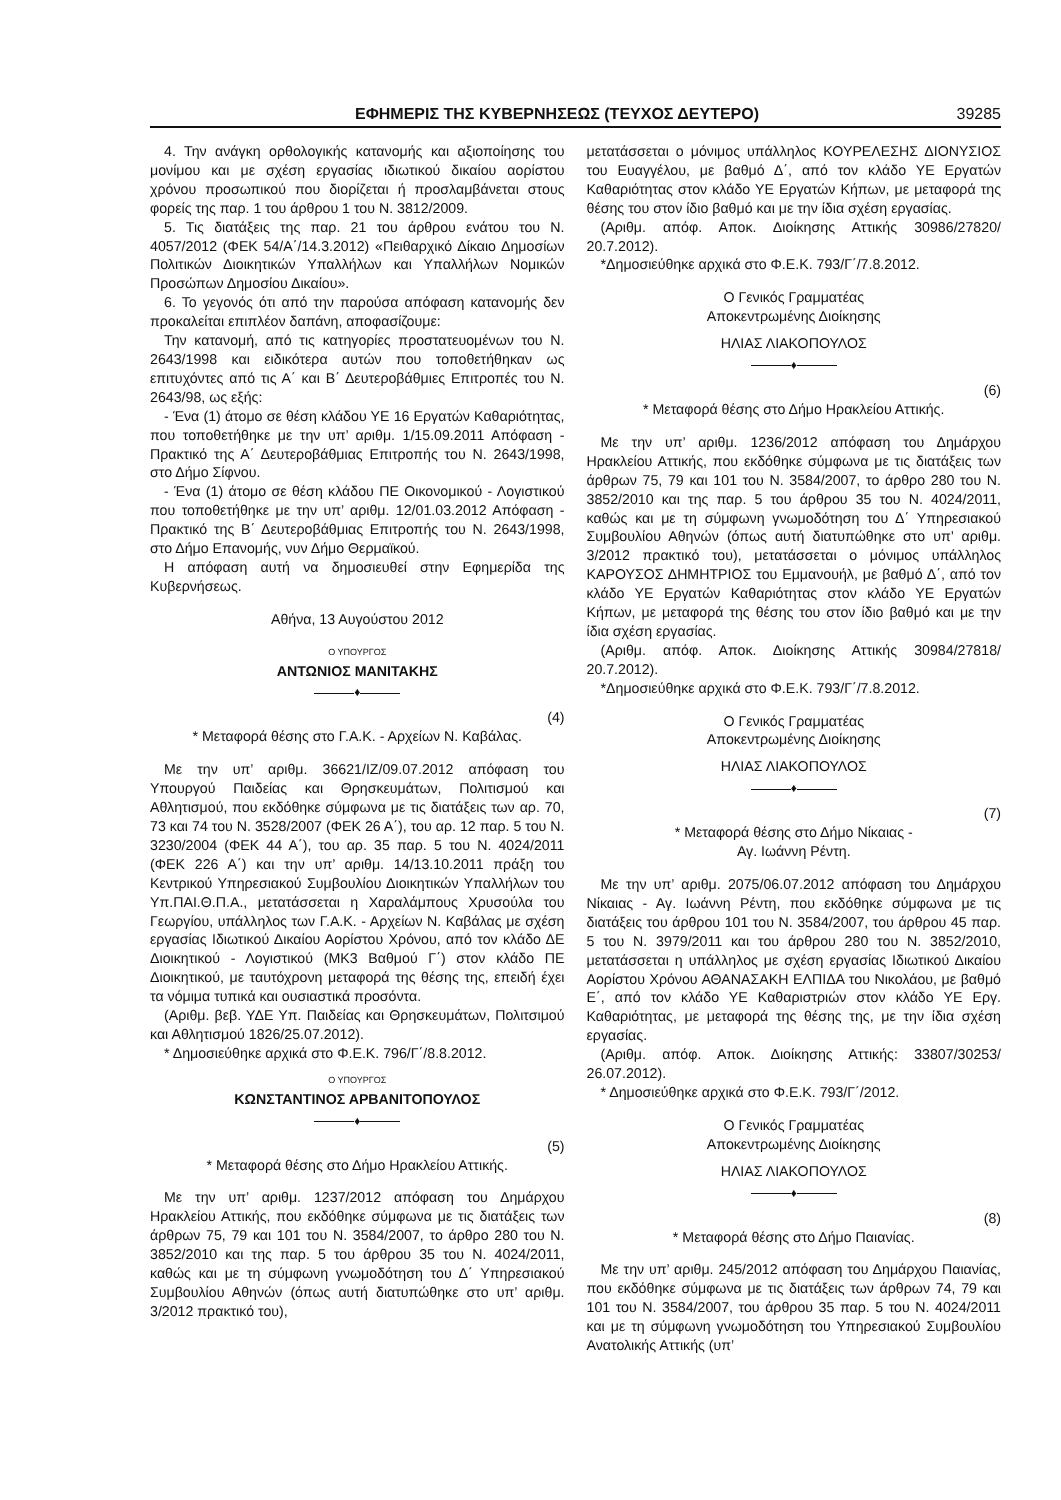ΕΦΗΜΕΡΙΣ ΤΗΣ ΚΥΒΕΡΝΗΣΕΩΣ (ΤΕΥΧΟΣ ΔΕΥΤΕΡΟ) 39285
4. Την ανάγκη ορθολογικής κατανομής και αξιοποίησης του μονίμου και με σχέση εργασίας ιδιωτικού δικαίου αορίστου χρόνου προσωπικού που διορίζεται ή προσλαμβάνεται στους φορείς της παρ. 1 του άρθρου 1 του Ν. 3812/2009.
5. Τις διατάξεις της παρ. 21 του άρθρου ενάτου του Ν. 4057/2012 (ΦΕΚ 54/Α΄/14.3.2012) «Πειθαρχικό Δίκαιο Δημοσίων Πολιτικών Διοικητικών Υπαλλήλων και Υπαλλήλων Νομικών Προσώπων Δημοσίου Δικαίου».
6. Το γεγονός ότι από την παρούσα απόφαση κατανομής δεν προκαλείται επιπλέον δαπάνη, αποφασίζουμε:
Την κατανομή, από τις κατηγορίες προστατευομένων του Ν. 2643/1998 και ειδικότερα αυτών που τοποθετήθηκαν ως επιτυχόντες από τις Α΄ και Β΄ Δευτεροβάθμιες Επιτροπές του Ν. 2643/98, ως εξής:
- Ένα (1) άτομο σε θέση κλάδου ΥΕ 16 Εργατών Καθαριότητας, που τοποθετήθηκε με την υπ’ αριθμ. 1/15.09.2011 Απόφαση - Πρακτικό της Α΄ Δευτεροβάθμιας Επιτροπής του Ν. 2643/1998, στο Δήμο Σίφνου.
- Ένα (1) άτομο σε θέση κλάδου ΠΕ Οικονομικού - Λογιστικού που τοποθετήθηκε με την υπ’ αριθμ. 12/01.03.2012 Απόφαση - Πρακτικό της Β΄ Δευτεροβάθμιας Επιτροπής του Ν. 2643/1998, στο Δήμο Επανομής, νυν Δήμο Θερμαϊκού.
Η απόφαση αυτή να δημοσιευθεί στην Εφημερίδα της Κυβερνήσεως.
Αθήνα, 13 Αυγούστου 2012
Ο ΥΠΟΥΡΓΟΣ
ΑΝΤΩΝΙΟΣ ΜΑΝΙΤΑΚΗΣ
♦
(4)
* Μεταφορά θέσης στο Γ.Α.Κ. - Αρχείων Ν. Καβάλας.
Με την υπ’ αριθμ. 36621/ΙΖ/09.07.2012 απόφαση του Υπουργού Παιδείας και Θρησκευμάτων, Πολιτισμού και Αθλητισμού, που εκδόθηκε σύμφωνα με τις διατάξεις των αρ. 70, 73 και 74 του Ν. 3528/2007 (ΦΕΚ 26 Α΄), του αρ. 12 παρ. 5 του Ν. 3230/2004 (ΦΕΚ 44 Α΄), του αρ. 35 παρ. 5 του Ν. 4024/2011 (ΦΕΚ 226 Α΄) και την υπ’ αριθμ. 14/13.10.2011 πράξη του Κεντρικού Υπηρεσιακού Συμβουλίου Διοικητικών Υπαλλήλων του Υπ.ΠΑΙ.Θ.Π.Α., μετατάσσεται η Χαραλάμπους Χρυσούλα του Γεωργίου, υπάλληλος των Γ.Α.Κ. - Αρχείων Ν. Καβάλας με σχέση εργασίας Ιδιωτικού Δικαίου Αορίστου Χρόνου, από τον κλάδο ΔΕ Διοικητικού - Λογιστικού (ΜΚ3 Βαθμού Γ΄) στον κλάδο ΠΕ Διοικητικού, με ταυτόχρονη μεταφορά της θέσης της, επειδή έχει τα νόμιμα τυπικά και ουσιαστικά προσόντα.
(Αριθμ. βεβ. ΥΔΕ Υπ. Παιδείας και Θρησκευμάτων, Πολιτσιμού και Αθλητισμού 1826/25.07.2012).
* Δημοσιεύθηκε αρχικά στο Φ.Ε.Κ. 796/Γ΄/8.8.2012.
Ο ΥΠΟΥΡΓΟΣ
ΚΩΝΣΤΑΝΤΙΝΟΣ ΑΡΒΑΝΙΤΟΠΟΥΛΟΣ
♦
(5)
* Μεταφορά θέσης στο Δήμο Ηρακλείου Αττικής.
Με την υπ’ αριθμ. 1237/2012 απόφαση του Δημάρχου Ηρακλείου Αττικής, που εκδόθηκε σύμφωνα με τις διατάξεις των άρθρων 75, 79 και 101 του Ν. 3584/2007, το άρθρο 280 του Ν. 3852/2010 και της παρ. 5 του άρθρου 35 του Ν. 4024/2011, καθώς και με τη σύμφωνη γνωμοδότηση του Δ΄ Υπηρεσιακού Συμβουλίου Αθηνών (όπως αυτή διατυπώθηκε στο υπ’ αριθμ. 3/2012 πρακτικό του),
μετατάσσεται ο μόνιμος υπάλληλος ΚΟΥΡΕΛΕΣΗΣ ΔΙΟΝΥΣΙΟΣ του Ευαγγέλου, με βαθμό Δ΄, από τον κλάδο ΥΕ Εργατών Καθαριότητας στον κλάδο ΥΕ Εργατών Κήπων, με μεταφορά της θέσης του στον ίδιο βαθμό και με την ίδια σχέση εργασίας.
(Αριθμ. απόφ. Αποκ. Διοίκησης Αττικής 30986/27820/ 20.7.2012).
*Δημοσιεύθηκε αρχικά στο Φ.Ε.Κ. 793/Γ΄/7.8.2012.
Ο Γενικός Γραμματέας
Αποκεντρωμένης Διοίκησης
ΗΛΙΑΣ ΛΙΑΚΟΠΟΥΛΟΣ
♦
(6)
* Μεταφορά θέσης στο Δήμο Ηρακλείου Αττικής.
Με την υπ’ αριθμ. 1236/2012 απόφαση του Δημάρχου Ηρακλείου Αττικής, που εκδόθηκε σύμφωνα με τις διατάξεις των άρθρων 75, 79 και 101 του Ν. 3584/2007, το άρθρο 280 του Ν. 3852/2010 και της παρ. 5 του άρθρου 35 του Ν. 4024/2011, καθώς και με τη σύμφωνη γνωμοδότηση του Δ΄ Υπηρεσιακού Συμβουλίου Αθηνών (όπως αυτή διατυπώθηκε στο υπ’ αριθμ. 3/2012 πρακτικό του), μετατάσσεται ο μόνιμος υπάλληλος ΚΑΡΟΥΣΟΣ ΔΗΜΗΤΡΙΟΣ του Εμμανουήλ, με βαθμό Δ΄, από τον κλάδο ΥΕ Εργατών Καθαριότητας στον κλάδο ΥΕ Εργατών Κήπων, με μεταφορά της θέσης του στον ίδιο βαθμό και με την ίδια σχέση εργασίας.
(Αριθμ. απόφ. Αποκ. Διοίκησης Αττικής 30984/27818/ 20.7.2012).
*Δημοσιεύθηκε αρχικά στο Φ.Ε.Κ. 793/Γ΄/7.8.2012.
Ο Γενικός Γραμματέας
Αποκεντρωμένης Διοίκησης
ΗΛΙΑΣ ΛΙΑΚΟΠΟΥΛΟΣ
♦
(7)
* Μεταφορά θέσης στο Δήμο Νίκαιας -
Αγ. Ιωάννη Ρέντη.
Με την υπ’ αριθμ. 2075/06.07.2012 απόφαση του Δημάρχου Νίκαιας - Αγ. Ιωάννη Ρέντη, που εκδόθηκε σύμφωνα με τις διατάξεις του άρθρου 101 του Ν. 3584/2007, του άρθρου 45 παρ. 5 του Ν. 3979/2011 και του άρθρου 280 του Ν. 3852/2010, μετατάσσεται η υπάλληλος με σχέση εργασίας Ιδιωτικού Δικαίου Αορίστου Χρόνου ΑΘΑΝΑΣΑΚΗ ΕΛΠΙΔΑ του Νικολάου, με βαθμό Ε΄, από τον κλάδο ΥΕ Καθαριστριών στον κλάδο ΥΕ Εργ. Καθαριότητας, με μεταφορά της θέσης της, με την ίδια σχέση εργασίας.
(Αριθμ. απόφ. Αποκ. Διοίκησης Αττικής: 33807/30253/ 26.07.2012).
* Δημοσιεύθηκε αρχικά στο Φ.Ε.Κ. 793/Γ΄/2012.
Ο Γενικός Γραμματέας
Αποκεντρωμένης Διοίκησης
ΗΛΙΑΣ ΛΙΑΚΟΠΟΥΛΟΣ
♦
(8)
* Μεταφορά θέσης στο Δήμο Παιανίας.
Με την υπ’ αριθμ. 245/2012 απόφαση του Δημάρχου Παιανίας, που εκδόθηκε σύμφωνα με τις διατάξεις των άρθρων 74, 79 και 101 του Ν. 3584/2007, του άρθρου 35 παρ. 5 του Ν. 4024/2011 και με τη σύμφωνη γνωμοδότηση του Υπηρεσιακού Συμβουλίου Ανατολικής Αττικής (υπ’